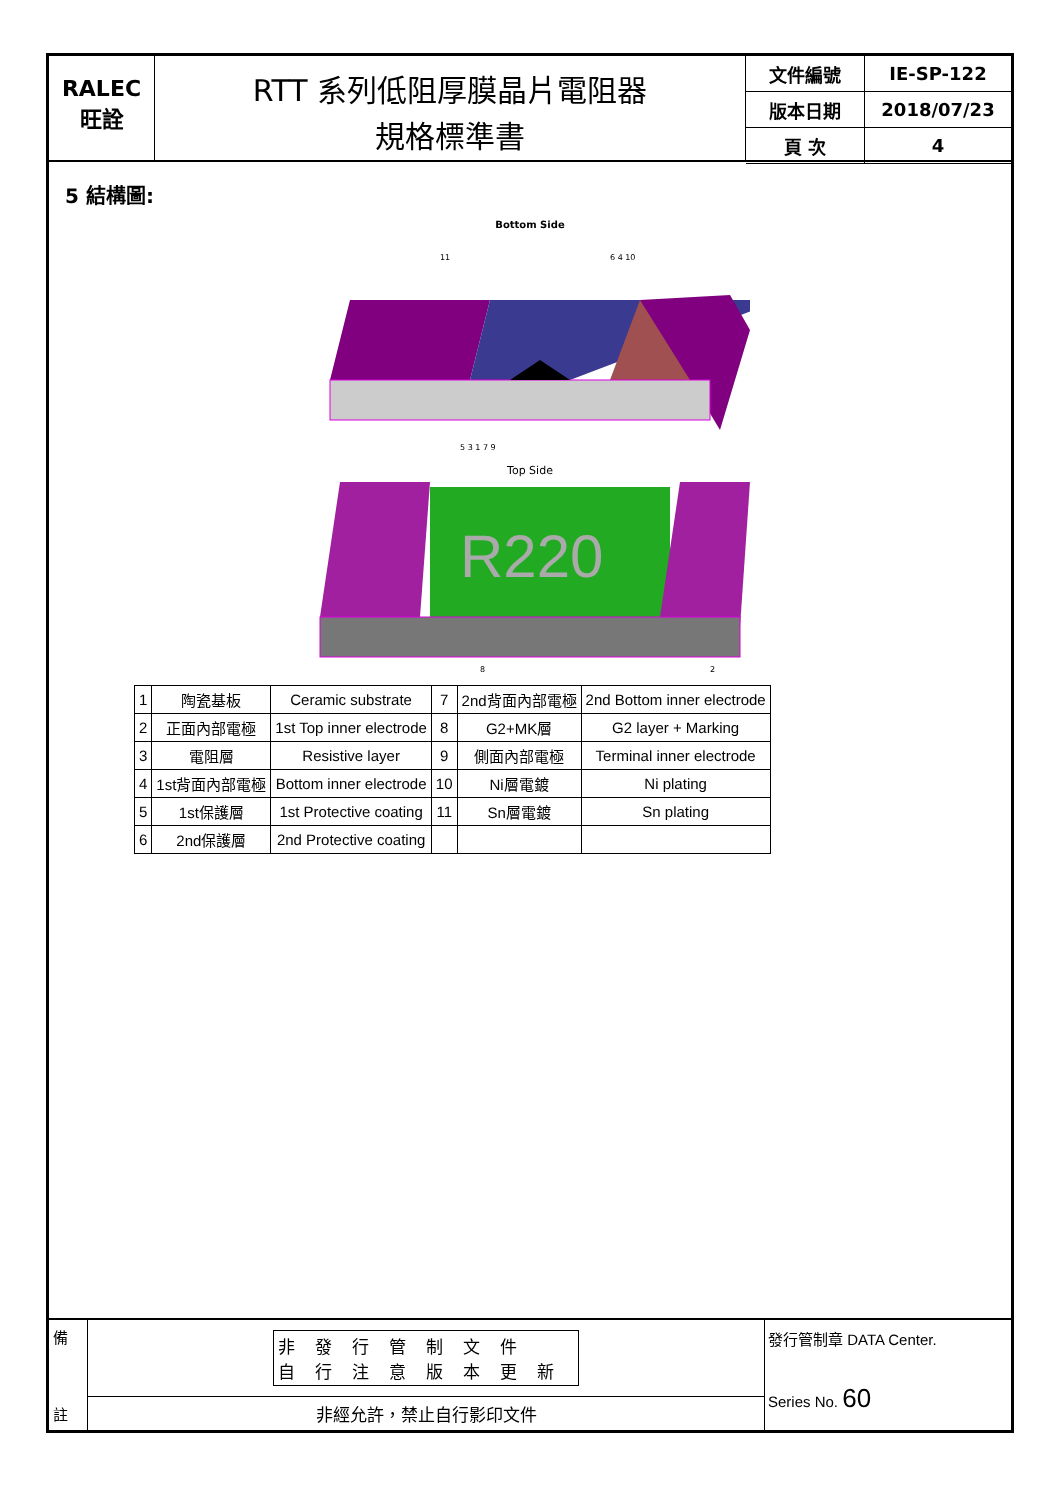RALEC
旺詮
RTT 系列低阻厚膜晶片電阻器
規格標準書
| 文件編號 | IE-SP-122 |
| 版本日期 | 2018/07/23 |
| 頁 次 | 4 |
5 結構圖:
Bottom Side
11
6 4 10
5 3 1 7 9
Top Side
R220
8
2
| 1 | 陶瓷基板 | Ceramic substrate | 7 | 2nd背面內部電極 | 2nd Bottom inner electrode |
| 2 | 正面內部電極 | 1st Top inner electrode | 8 | G2+MK層 | G2 layer + Marking |
| 3 | 電阻層 | Resistive layer | 9 | 側面內部電極 | Terminal inner electrode |
| 4 | 1st背面內部電極 | Bottom inner electrode | 10 | Ni層電鍍 | Ni plating |
| 5 | 1st保護層 | 1st Protective coating | 11 | Sn層電鍍 | Sn plating |
| 6 | 2nd保護層 | 2nd Protective coating | | | |
備
註
非發行管制文件
自行注意版本更新
非經允許，禁止自行影印文件
發行管制章 DATA Center.
Series No. 60